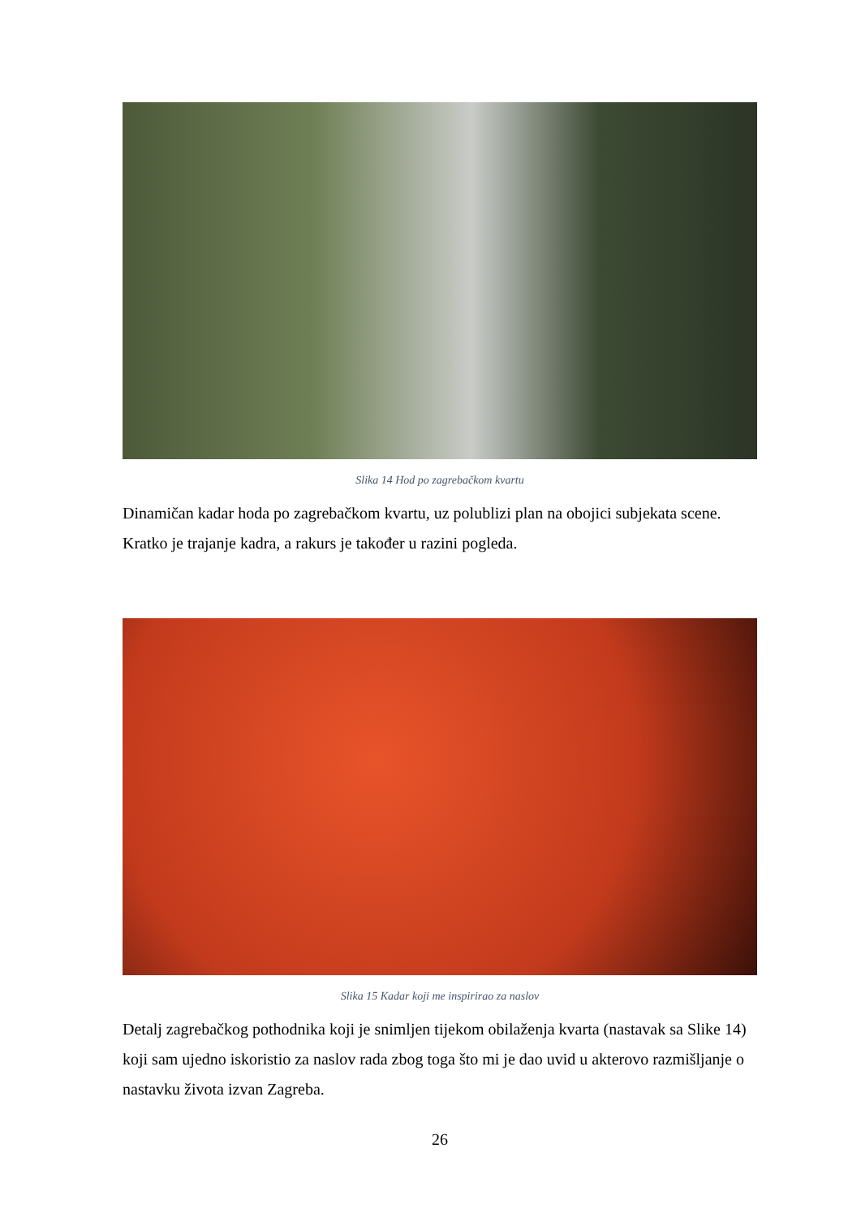Slika 14 Hod po zagrebačkom kvartu
Dinamičan kadar hoda po zagrebačkom kvartu, uz polublizi plan na obojici subjekata scene. Kratko je trajanje kadra, a rakurs je također u razini pogleda.
Slika 15 Kadar koji me inspirirao za naslov
Detalj zagrebačkog pothodnika koji je snimljen tijekom obilaženja kvarta (nastavak sa Slike 14) koji sam ujedno iskoristio za naslov rada zbog toga što mi je dao uvid u akterovo razmišljanje o nastavku života izvan Zagreba.
26